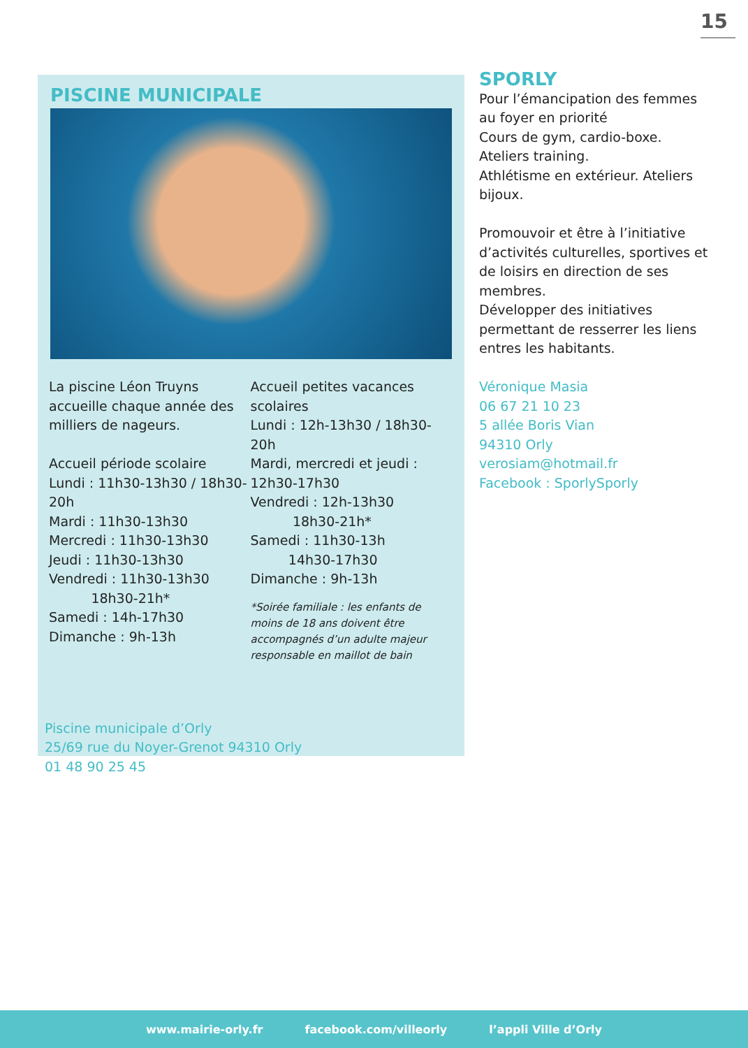15
PISCINE MUNICIPALE
La piscine Léon Truyns accueille chaque année des milliers de nageurs.
Accueil période scolaire
Lundi : 11h30-13h30 / 18h30-20h
Mardi : 11h30-13h30
Mercredi : 11h30-13h30
Jeudi : 11h30-13h30
Vendredi : 11h30-13h30
18h30-21h*
Samedi : 14h-17h30
Dimanche : 9h-13h
Accueil petites vacances scolaires
Lundi : 12h-13h30 / 18h30-20h
Mardi, mercredi et jeudi : 12h30-17h30
Vendredi : 12h-13h30
18h30-21h*
Samedi : 11h30-13h
14h30-17h30
Dimanche : 9h-13h
*Soirée familiale : les enfants de moins de 18 ans doivent être accompagnés d’un adulte majeur responsable en maillot de bain
Piscine municipale d’Orly
25/69 rue du Noyer-Grenot 94310 Orly
01 48 90 25 45
SPORLY
Pour l’émancipation des femmes au foyer en priorité
Cours de gym, cardio-boxe.
Ateliers training.
Athlétisme en extérieur. Ateliers bijoux.
Promouvoir et être à l’initiative d’activités culturelles, sportives et de loisirs en direction de ses membres.
Développer des initiatives permettant de resserrer les liens entres les habitants.
Véronique Masia
06 67 21 10 23
5 allée Boris Vian
94310 Orly
verosiam@hotmail.fr
Facebook : SporlySporly
www.mairie-orly.fr facebook.com/villeorly l’appli Ville d’Orly